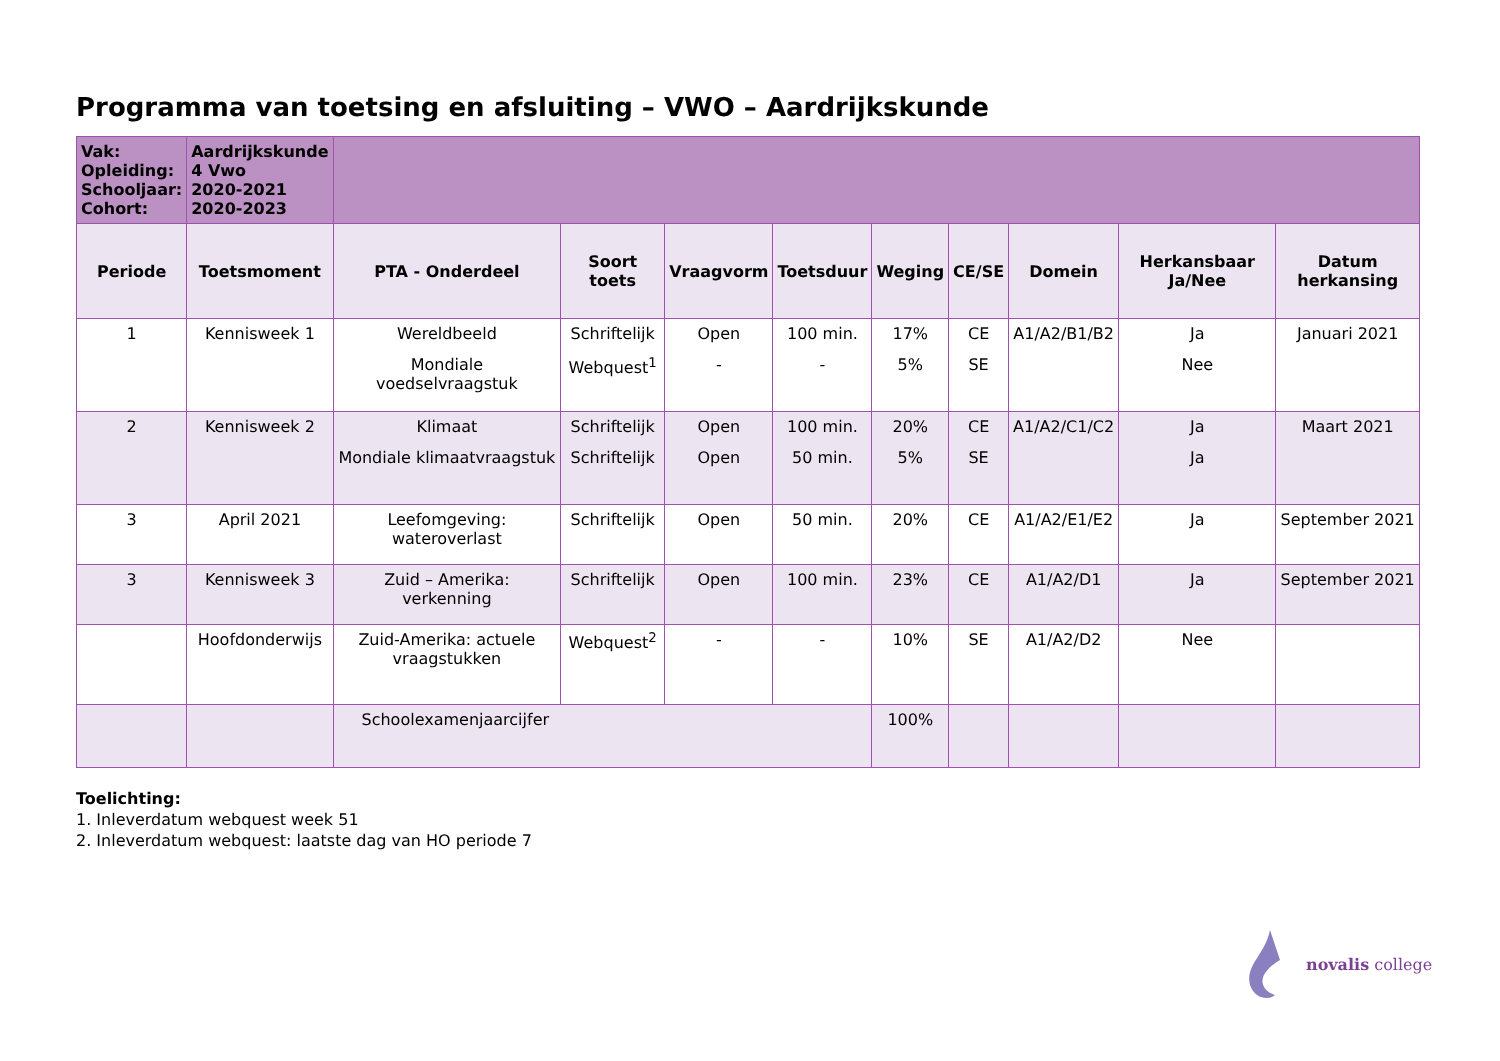Programma van toetsing en afsluiting – VWO – Aardrijkskunde
| Vak: Opleiding: Schooljaar: Cohort: | Aardrijkskunde 4 Vwo 2020-2021 2020-2023 | | | | | | | | | |
| Periode | Toetsmoment | PTA - Onderdeel | Soort toets | Vraagvorm | Toetsduur | Weging | CE/SE | Domein | Herkansbaar Ja/Nee | Datum herkansing |
| 1 | Kennisweek 1 | Wereldbeeld Mondiale voedselvraagstuk | Schriftelijk Webquest<sup>1</sup> | Open - | 100 min. - | 17% 5% | CE SE | A1/A2/B1/B2 | Ja Nee | Januari 2021 |
| 2 | Kennisweek 2 | Klimaat Mondiale klimaatvraagstuk | Schriftelijk Schriftelijk | Open Open | 100 min. 50 min. | 20% 5% | CE SE | A1/A2/C1/C2 | Ja Ja | Maart 2021 |
| 3 | April 2021 | Leefomgeving: wateroverlast | Schriftelijk | Open | 50 min. | 20% | CE | A1/A2/E1/E2 | Ja | September 2021 |
| 3 | Kennisweek 3 | Zuid – Amerika: verkenning | Schriftelijk | Open | 100 min. | 23% | CE | A1/A2/D1 | Ja | September 2021 |
| | Hoofdonderwijs | Zuid-Amerika: actuele vraagstukken | Webquest<sup>2</sup> | - | - | 10% | SE | A1/A2/D2 | Nee | |
| | | Schoolexamenjaarcijfer | | | | 100% | | | | |
Toelichting:
1. Inleverdatum webquest week 51
2. Inleverdatum webquest: laatste dag van HO periode 7
novalis college